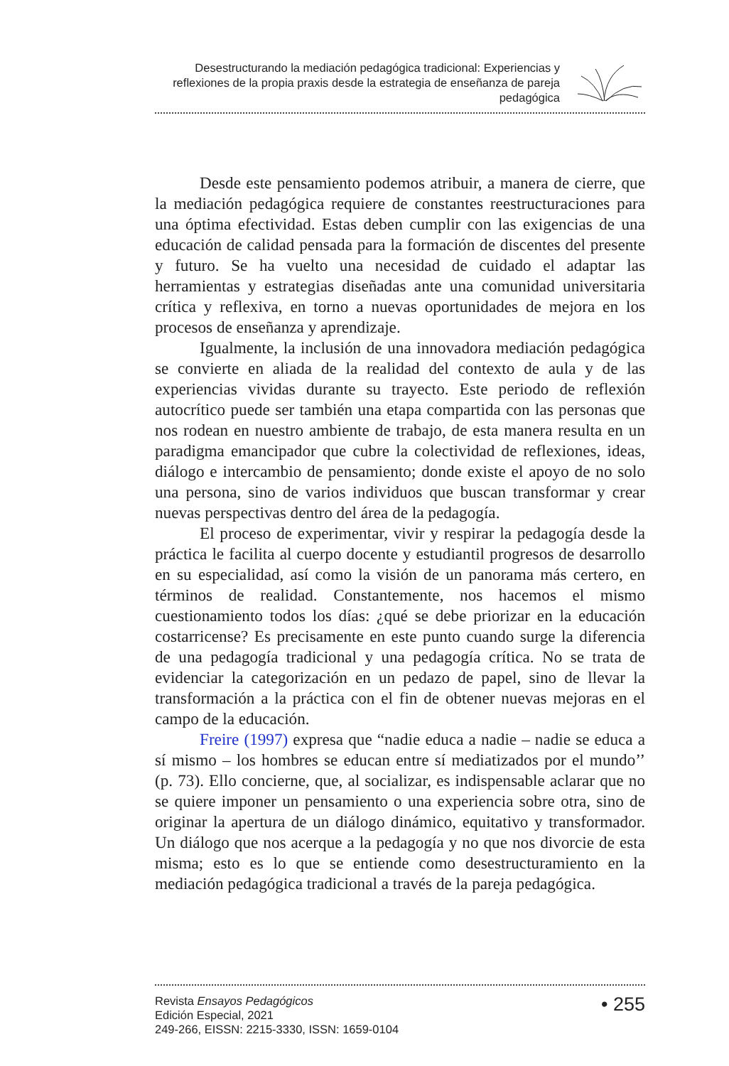Desestructurando la mediación pedagógica tradicional: Experiencias y reflexiones de la propia praxis desde la estrategia de enseñanza de pareja pedagógica
Desde este pensamiento podemos atribuir, a manera de cierre, que la mediación pedagógica requiere de constantes reestructuraciones para una óptima efectividad. Estas deben cumplir con las exigencias de una educación de calidad pensada para la formación de discentes del presente y futuro. Se ha vuelto una necesidad de cuidado el adaptar las herramientas y estrategias diseñadas ante una comunidad universitaria crítica y reflexiva, en torno a nuevas oportunidades de mejora en los procesos de enseñanza y aprendizaje.
Igualmente, la inclusión de una innovadora mediación pedagógica se convierte en aliada de la realidad del contexto de aula y de las experiencias vividas durante su trayecto. Este periodo de reflexión autocrítico puede ser también una etapa compartida con las personas que nos rodean en nuestro ambiente de trabajo, de esta manera resulta en un paradigma emancipador que cubre la colectividad de reflexiones, ideas, diálogo e intercambio de pensamiento; donde existe el apoyo de no solo una persona, sino de varios individuos que buscan transformar y crear nuevas perspectivas dentro del área de la pedagogía.
El proceso de experimentar, vivir y respirar la pedagogía desde la práctica le facilita al cuerpo docente y estudiantil progresos de desarrollo en su especialidad, así como la visión de un panorama más certero, en términos de realidad. Constantemente, nos hacemos el mismo cuestionamiento todos los días: ¿qué se debe priorizar en la educación costarricense? Es precisamente en este punto cuando surge la diferencia de una pedagogía tradicional y una pedagogía crítica. No se trata de evidenciar la categorización en un pedazo de papel, sino de llevar la transformación a la práctica con el fin de obtener nuevas mejoras en el campo de la educación.
Freire (1997) expresa que “nadie educa a nadie – nadie se educa a sí mismo – los hombres se educan entre sí mediatizados por el mundo’’ (p. 73). Ello concierne, que, al socializar, es indispensable aclarar que no se quiere imponer un pensamiento o una experiencia sobre otra, sino de originar la apertura de un diálogo dinámico, equitativo y transformador. Un diálogo que nos acerque a la pedagogía y no que nos divorcie de esta misma; esto es lo que se entiende como desestructuramiento en la mediación pedagógica tradicional a través de la pareja pedagógica.
Revista Ensayos Pedagógicos
Edición Especial, 2021
249-266, EISSN: 2215-3330, ISSN: 1659-0104
• 255